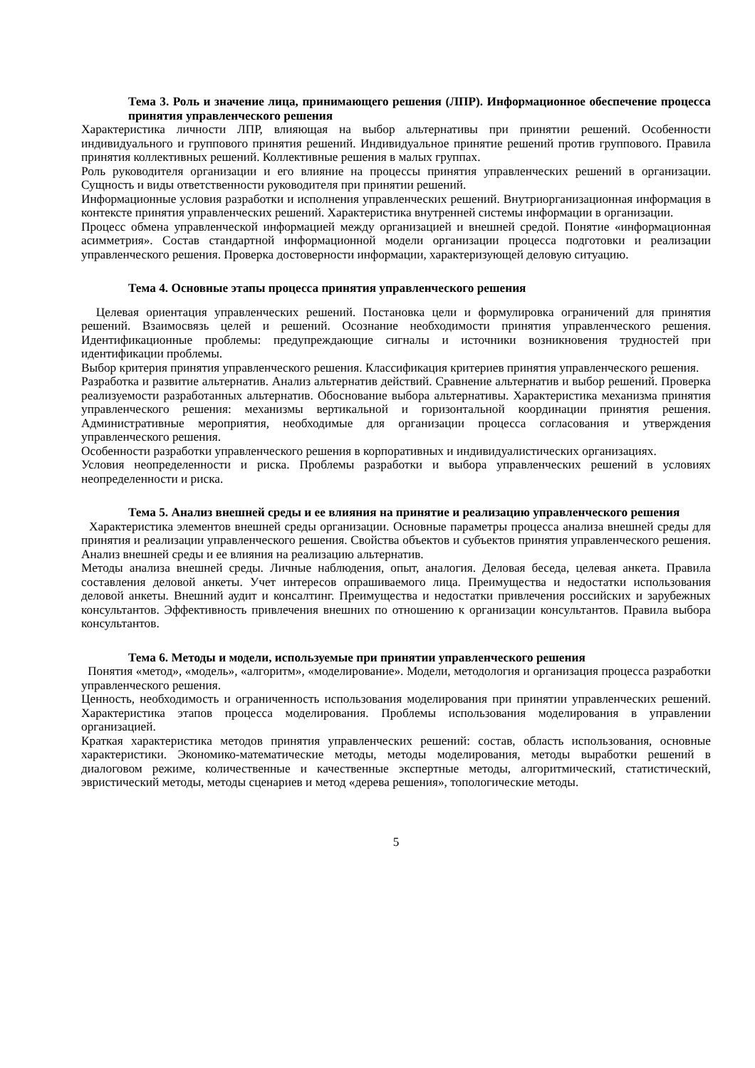Тема 3. Роль и значение лица, принимающего решения (ЛПР). Информационное обеспечение процесса принятия управленческого решения
Характеристика личности ЛПР, влияющая на выбор альтернативы при принятии решений. Особенности индивидуального и группового принятия решений. Индивидуальное принятие решений против группового. Правила принятия коллективных решений. Коллективные решения в малых группах.
Роль руководителя организации и его влияние на процессы принятия управленческих решений в организации. Сущность и виды ответственности руководителя при принятии решений.
Информационные условия разработки и исполнения управленческих решений. Внутриорганизационная информация в контексте принятия управленческих решений. Характеристика внутренней системы информации в организации.
Процесс обмена управленческой информацией между организацией и внешней средой. Понятие «информационная асимметрия». Состав стандартной информационной модели организации процесса подготовки и реализации управленческого решения. Проверка достоверности информации, характеризующей деловую ситуацию.
Тема 4. Основные этапы процесса принятия управленческого решения
Целевая ориентация управленческих решений. Постановка цели и формулировка ограничений для принятия решений. Взаимосвязь целей и решений. Осознание необходимости принятия управленческого решения. Идентификационные проблемы: предупреждающие сигналы и источники возникновения трудностей при идентификации проблемы.
Выбор критерия принятия управленческого решения. Классификация критериев принятия управленческого решения.
Разработка и развитие альтернатив. Анализ альтернатив действий. Сравнение альтернатив и выбор решений. Проверка реализуемости разработанных альтернатив. Обоснование выбора альтернативы. Характеристика механизма принятия управленческого решения: механизмы вертикальной и горизонтальной координации принятия решения. Административные мероприятия, необходимые для организации процесса согласования и утверждения управленческого решения.
Особенности разработки управленческого решения в корпоративных и индивидуалистических организациях.
Условия неопределенности и риска. Проблемы разработки и выбора управленческих решений в условиях неопределенности и риска.
Тема 5. Анализ внешней среды и ее влияния на принятие и реализацию управленческого решения
Характеристика элементов внешней среды организации. Основные параметры процесса анализа внешней среды для принятия и реализации управленческого решения. Свойства объектов и субъектов принятия управленческого решения. Анализ внешней среды и ее влияния на реализацию альтернатив.
Методы анализа внешней среды. Личные наблюдения, опыт, аналогия. Деловая беседа, целевая анкета. Правила составления деловой анкеты. Учет интересов опрашиваемого лица. Преимущества и недостатки использования деловой анкеты. Внешний аудит и консалтинг. Преимущества и недостатки привлечения российских и зарубежных консультантов. Эффективность привлечения внешних по отношению к организации консультантов. Правила выбора консультантов.
Тема 6. Методы и модели, используемые при принятии управленческого решения
Понятия «метод», «модель», «алгоритм», «моделирование». Модели, методология и организация процесса разработки управленческого решения.
Ценность, необходимость и ограниченность использования моделирования при принятии управленческих решений. Характеристика этапов процесса моделирования. Проблемы использования моделирования в управлении организацией.
Краткая характеристика методов принятия управленческих решений: состав, область использования, основные характеристики. Экономико-математические методы, методы моделирования, методы выработки решений в диалоговом режиме, количественные и качественные экспертные методы, алгоритмический, статистический, эвристический методы, методы сценариев и метод «дерева решения», топологические методы.
5